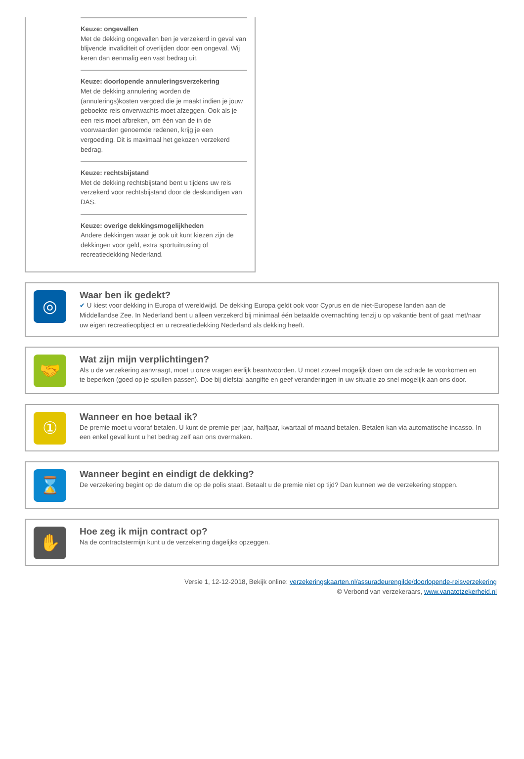Keuze: ongevallen
Met de dekking ongevallen ben je verzekerd in geval van blijvende invaliditeit of overlijden door een ongeval. Wij keren dan eenmalig een vast bedrag uit.
Keuze: doorlopende annuleringsverzekering
Met de dekking annulering worden de (annulerings)kosten vergoed die je maakt indien je jouw geboekte reis onverwachts moet afzeggen. Ook als je een reis moet afbreken, om één van de in de voorwaarden genoemde redenen, krijg je een vergoeding. Dit is maximaal het gekozen verzekerd bedrag.
Keuze: rechtsbijstand
Met de dekking rechtsbijstand bent u tijdens uw reis verzekerd voor rechtsbijstand door de deskundigen van DAS.
Keuze: overige dekkingsmogelijkheden
Andere dekkingen waar je ook uit kunt kiezen zijn de dekkingen voor geld, extra sportuitrusting of recreatiedekking Nederland.
◎
Waar ben ik gedekt?
✔ U kiest voor dekking in Europa of wereldwijd. De dekking Europa geldt ook voor Cyprus en de niet-Europese landen aan de Middellandse Zee. In Nederland bent u alleen verzekerd bij minimaal één betaalde overnachting tenzij u op vakantie bent of gaat met/naar uw eigen recreatieopbject en u recreatiedekking Nederland als dekking heeft.
🤝
Wat zijn mijn verplichtingen?
Als u de verzekering aanvraagt, moet u onze vragen eerlijk beantwoorden. U moet zoveel mogelijk doen om de schade te voorkomen en te beperken (goed op je spullen passen). Doe bij diefstal aangifte en geef veranderingen in uw situatie zo snel mogelijk aan ons door.
①
Wanneer en hoe betaal ik?
De premie moet u vooraf betalen. U kunt de premie per jaar, halfjaar, kwartaal of maand betalen. Betalen kan via automatische incasso. In een enkel geval kunt u het bedrag zelf aan ons overmaken.
⌛
Wanneer begint en eindigt de dekking?
De verzekering begint op de datum die op de polis staat. Betaalt u de premie niet op tijd? Dan kunnen we de verzekering stoppen.
✋
Hoe zeg ik mijn contract op?
Na de contractstermijn kunt u de verzekering dagelijks opzeggen.
Versie 1, 12-12-2018, Bekijk online: verzekeringskaarten.nl/assuradeurengilde/doorlopende-reisverzekering
© Verbond van verzekeraars, www.vanatotzekerheid.nl